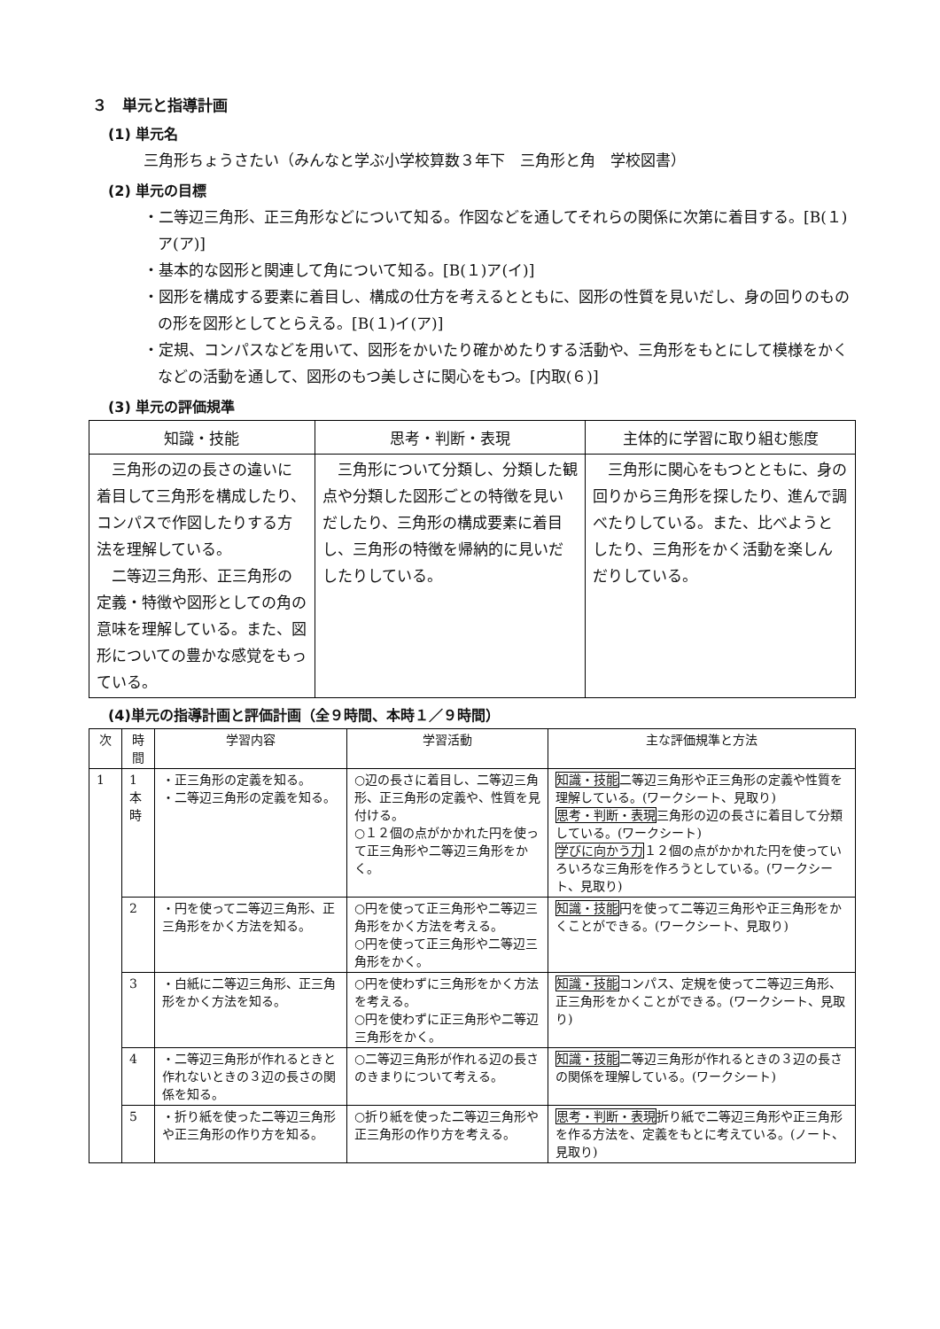３　単元と指導計画
(1) 単元名
三角形ちょうさたい（みんなと学ぶ小学校算数３年下　三角形と角　学校図書）
(2) 単元の目標
・二等辺三角形、正三角形などについて知る。作図などを通してそれらの関係に次第に着目する。[B(１)ア(ア)]
・基本的な図形と関連して角について知る。[B(１)ア(イ)]
・図形を構成する要素に着目し、構成の仕方を考えるとともに、図形の性質を見いだし、身の回りのものの形を図形としてとらえる。[B(１)イ(ア)]
・定規、コンパスなどを用いて、図形をかいたり確かめたりする活動や、三角形をもとにして模様をかくなどの活動を通して、図形のもつ美しさに関心をもつ。[内取(６)]
(3) 単元の評価規準
| 知識・技能 | 思考・判断・表現 | 主体的に学習に取り組む態度 |
| --- | --- | --- |
| 三角形の辺の長さの違いに着目して三角形を構成したり、コンパスで作図したりする方法を理解している。 二等辺三角形、正三角形の定義・特徴や図形としての角の意味を理解している。また、図形についての豊かな感覚をもっている。 | 三角形について分類し、分類した観点や分類した図形ごとの特徴を見いだしたり、三角形の構成要素に着目し、三角形の特徴を帰納的に見いだしたりしている。 | 三角形に関心をもつとともに、身の回りから三角形を探したり、進んで調べたりしている。また、比べようとしたり、三角形をかく活動を楽しんだりしている。 |
(4)単元の指導計画と評価計画（全９時間、本時１／９時間）
| 次 | 時間 | 学習内容 | 学習活動 | 主な評価規準と方法 |
| --- | --- | --- | --- | --- |
| 1 | 1 本 時 | ・正三角形の定義を知る。 ・二等辺三角形の定義を知る。 | ○辺の長さに着目し、二等辺三角形、正三角形の定義や、性質を見付ける。 ○１２個の点がかかれた円を使って正三角形や二等辺三角形をかく。 | 知識・技能 二等辺三角形や正三角形の定義や性質を理解している。(ワークシート、見取り) 思考・判断・表現 三角形の辺の長さに着目して分類している。(ワークシート) 学びに向かう力 １２個の点がかかれた円を使っていろいろな三角形を作ろうとしている。(ワークシート、見取り) |
| | 2 | ・円を使って二等辺三角形、正三角形をかく方法を知る。 | ○円を使って正三角形や二等辺三角形をかく方法を考える。 ○円を使って正三角形や二等辺三角形をかく。 | 知識・技能 円を使って二等辺三角形や正三角形をかくことができる。(ワークシート、見取り) |
| | 3 | ・白紙に二等辺三角形、正三角形をかく方法を知る。 | ○円を使わずに三角形をかく方法を考える。 ○円を使わずに正三角形や二等辺三角形をかく。 | 知識・技能 コンパス、定規を使って二等辺三角形、正三角形をかくことができる。(ワークシート、見取り) |
| | 4 | ・二等辺三角形が作れるときと作れないときの３辺の長さの関係を知る。 | ○二等辺三角形が作れる辺の長さのきまりについて考える。 | 知識・技能 二等辺三角形が作れるときの３辺の長さの関係を理解している。(ワークシート) |
| | 5 | ・折り紙を使った二等辺三角形や正三角形の作り方を知る。 | ○折り紙を使った二等辺三角形や正三角形の作り方を考える。 | 思考・判断・表現 折り紙で二等辺三角形や正三角形を作る方法を、定義をもとに考えている。(ノート、見取り) |